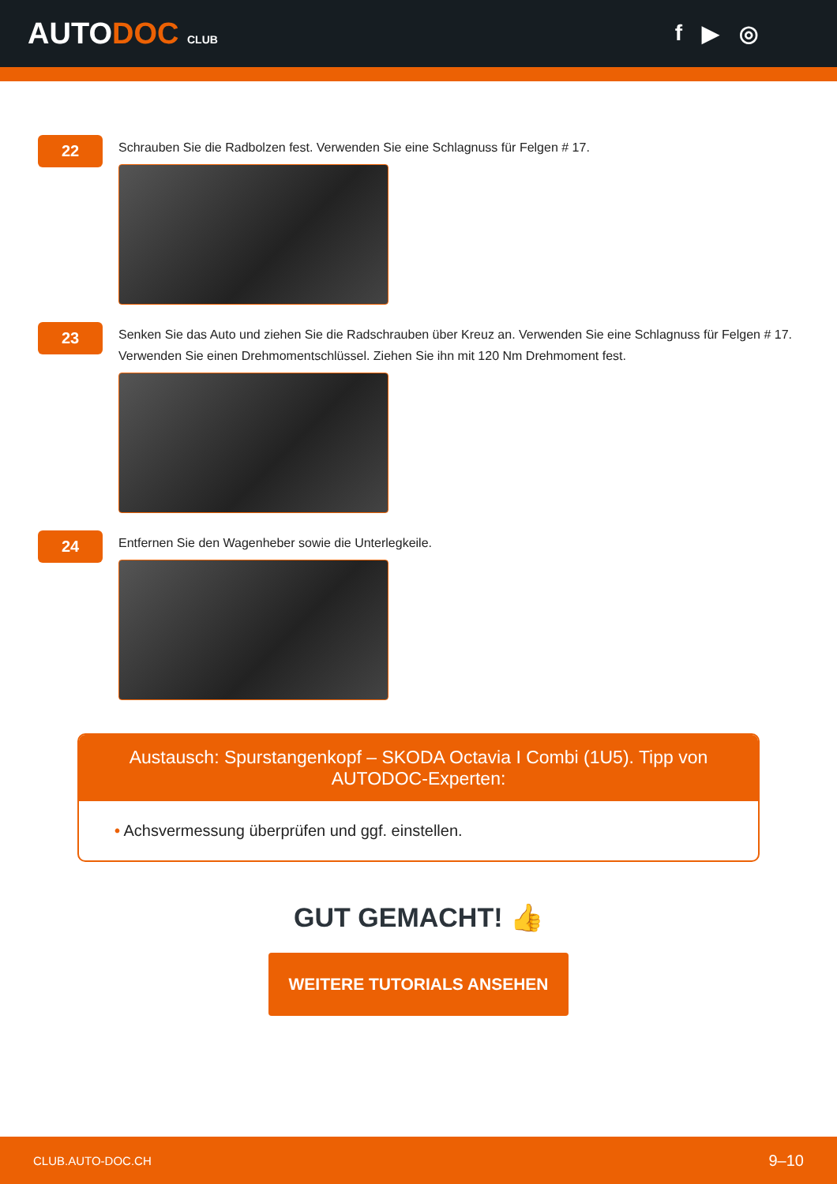AUTODOC CLUB
f ▶ ◎
22
Schrauben Sie die Radbolzen fest. Verwenden Sie eine Schlagnuss für Felgen # 17.
23
Senken Sie das Auto und ziehen Sie die Radschrauben über Kreuz an. Verwenden Sie eine Schlagnuss für Felgen # 17. Verwenden Sie einen Drehmomentschlüssel. Ziehen Sie ihn mit 120 Nm Drehmoment fest.
24
Entfernen Sie den Wagenheber sowie die Unterlegkeile.
Austausch: Spurstangenkopf – SKODA Octavia I Combi (1U5). Tipp von AUTODOC-Experten:
• Achsvermessung überprüfen und ggf. einstellen.
GUT GEMACHT! 👍
WEITERE TUTORIALS ANSEHEN
CLUB.AUTO-DOC.CH 9–10